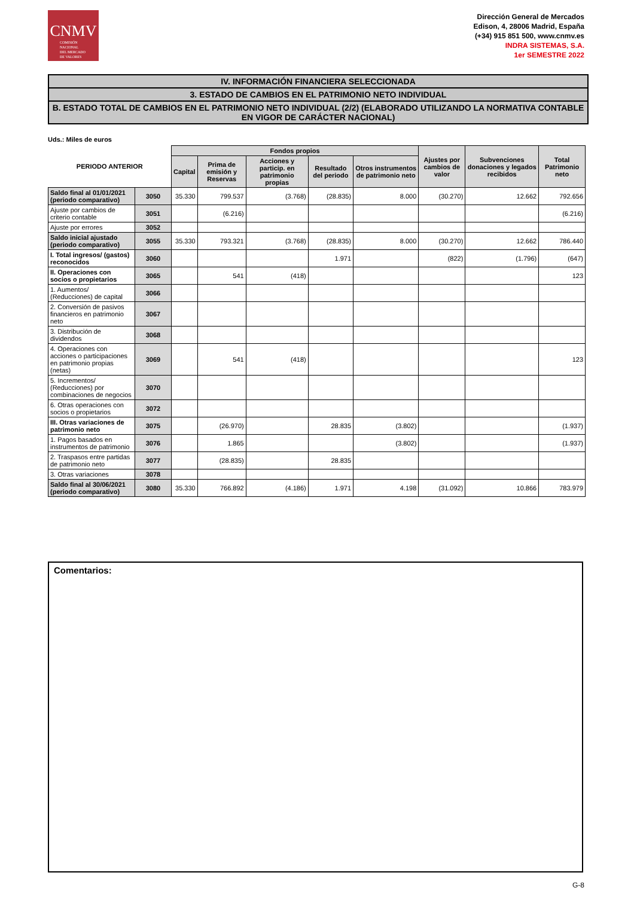CNMV
COMISIÓN
NACIONAL
DEL MERCADO
DE VALORES
Dirección General de Mercados
Edison, 4, 28006 Madrid, España
(+34) 915 851 500, www.cnmv.es
INDRA SISTEMAS, S.A.
1er SEMESTRE 2022
IV. INFORMACIÓN FINANCIERA SELECCIONADA
3. ESTADO DE CAMBIOS EN EL PATRIMONIO NETO INDIVIDUAL
B. ESTADO TOTAL DE CAMBIOS EN EL PATRIMONIO NETO INDIVIDUAL (2/2) (ELABORADO UTILIZANDO LA NORMATIVA CONTABLE EN VIGOR DE CARÁCTER NACIONAL)
Uds.: Miles de euros
| PERIODO ANTERIOR | | Fondos propios | | | | | Ajustes por cambios de valor | Subvenciones donaciones y legados recibidos | Total Patrimonio neto |
| --- | --- | --- | --- | --- | --- | --- | --- | --- | --- |
| | | Capital | Prima de emisión y Reservas | Acciones y particip. en patrimonio propias | Resultado del periodo | Otros instrumentos de patrimonio neto | | | |
| Saldo final al 01/01/2021 (periodo comparativo) | 3050 | 35.330 | 799.537 | (3.768) | (28.835) | 8.000 | (30.270) | 12.662 | 792.656 |
| Ajuste por cambios de criterio contable | 3051 | | (6.216) | | | | | | (6.216) |
| Ajuste por errores | 3052 | | | | | | | | |
| Saldo inicial ajustado (periodo comparativo) | 3055 | 35.330 | 793.321 | (3.768) | (28.835) | 8.000 | (30.270) | 12.662 | 786.440 |
| I. Total ingresos/ (gastos) reconocidos | 3060 | | | | 1.971 | | (822) | (1.796) | (647) |
| II. Operaciones con socios o propietarios | 3065 | | 541 | (418) | | | | | 123 |
| 1. Aumentos/ (Reducciones) de capital | 3066 | | | | | | | | |
| 2. Conversión de pasivos financieros en patrimonio neto | 3067 | | | | | | | | |
| 3. Distribución de dividendos | 3068 | | | | | | | | |
| 4. Operaciones con acciones o participaciones en patrimonio propias (netas) | 3069 | | 541 | (418) | | | | | 123 |
| 5. Incrementos/ (Reducciones) por combinaciones de negocios | 3070 | | | | | | | | |
| 6. Otras operaciones con socios o propietarios | 3072 | | | | | | | | |
| III. Otras variaciones de patrimonio neto | 3075 | | (26.970) | | 28.835 | (3.802) | | | (1.937) |
| 1. Pagos basados en instrumentos de patrimonio | 3076 | | 1.865 | | | (3.802) | | | (1.937) |
| 2. Traspasos entre partidas de patrimonio neto | 3077 | | (28.835) | | 28.835 | | | | |
| 3. Otras variaciones | 3078 | | | | | | | | |
| Saldo final al 30/06/2021 (periodo comparativo) | 3080 | 35.330 | 766.892 | (4.186) | 1.971 | 4.198 | (31.092) | 10.866 | 783.979 |
Comentarios:
G-8